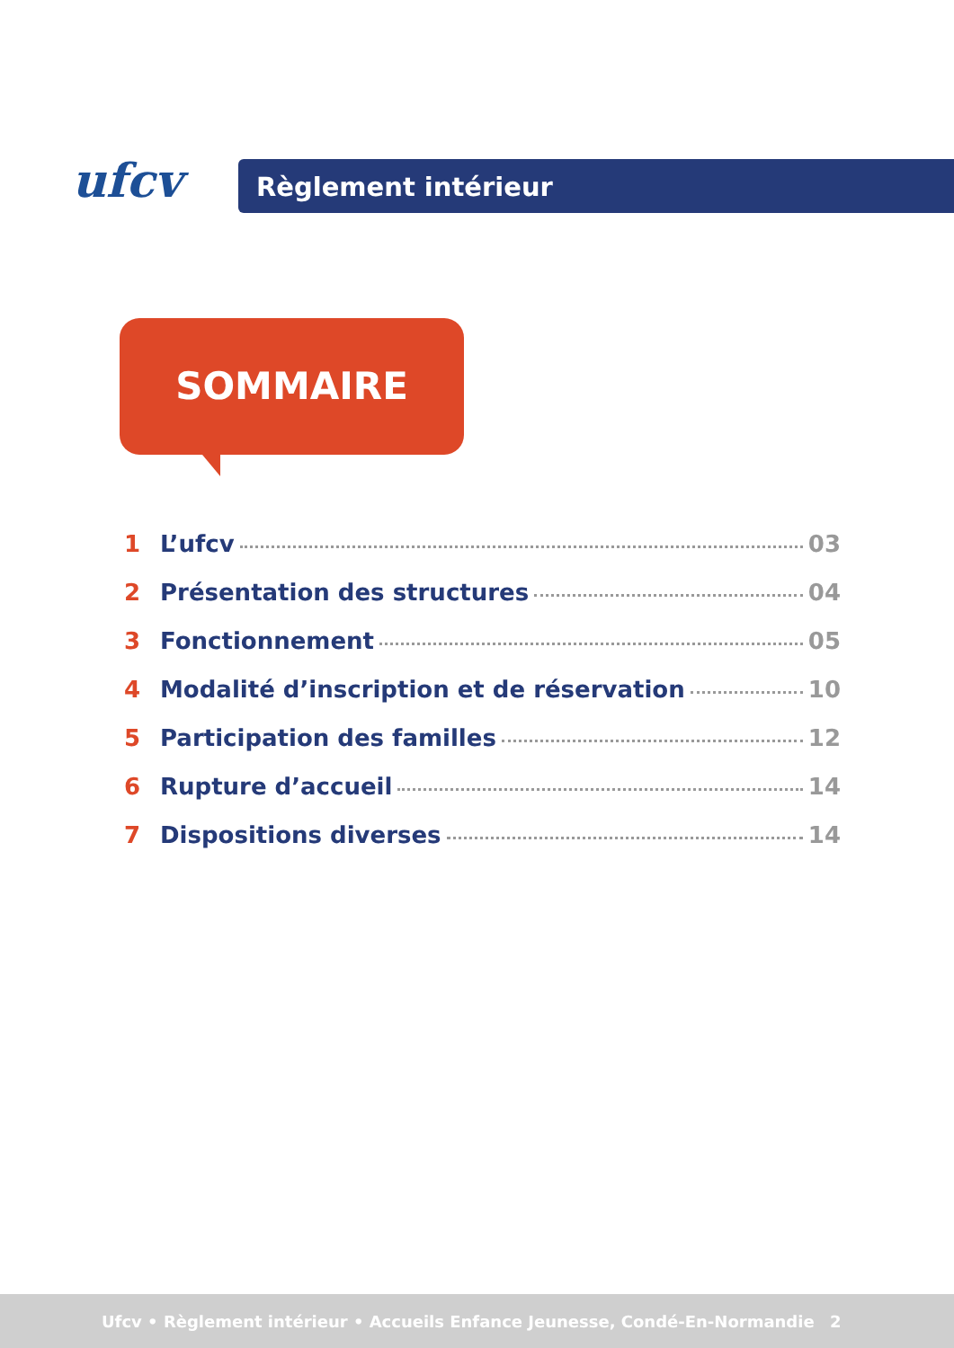ufcv Règlement intérieur
SOMMAIRE
1 L’ufcv 03
2 Présentation des structures 04
3 Fonctionnement 05
4 Modalité d’inscription et de réservation 10
5 Participation des familles 12
6 Rupture d’accueil 14
7 Dispositions diverses 14
Ufcv • Règlement intérieur • Accueils Enfance Jeunesse, Condé-En-Normandie 2